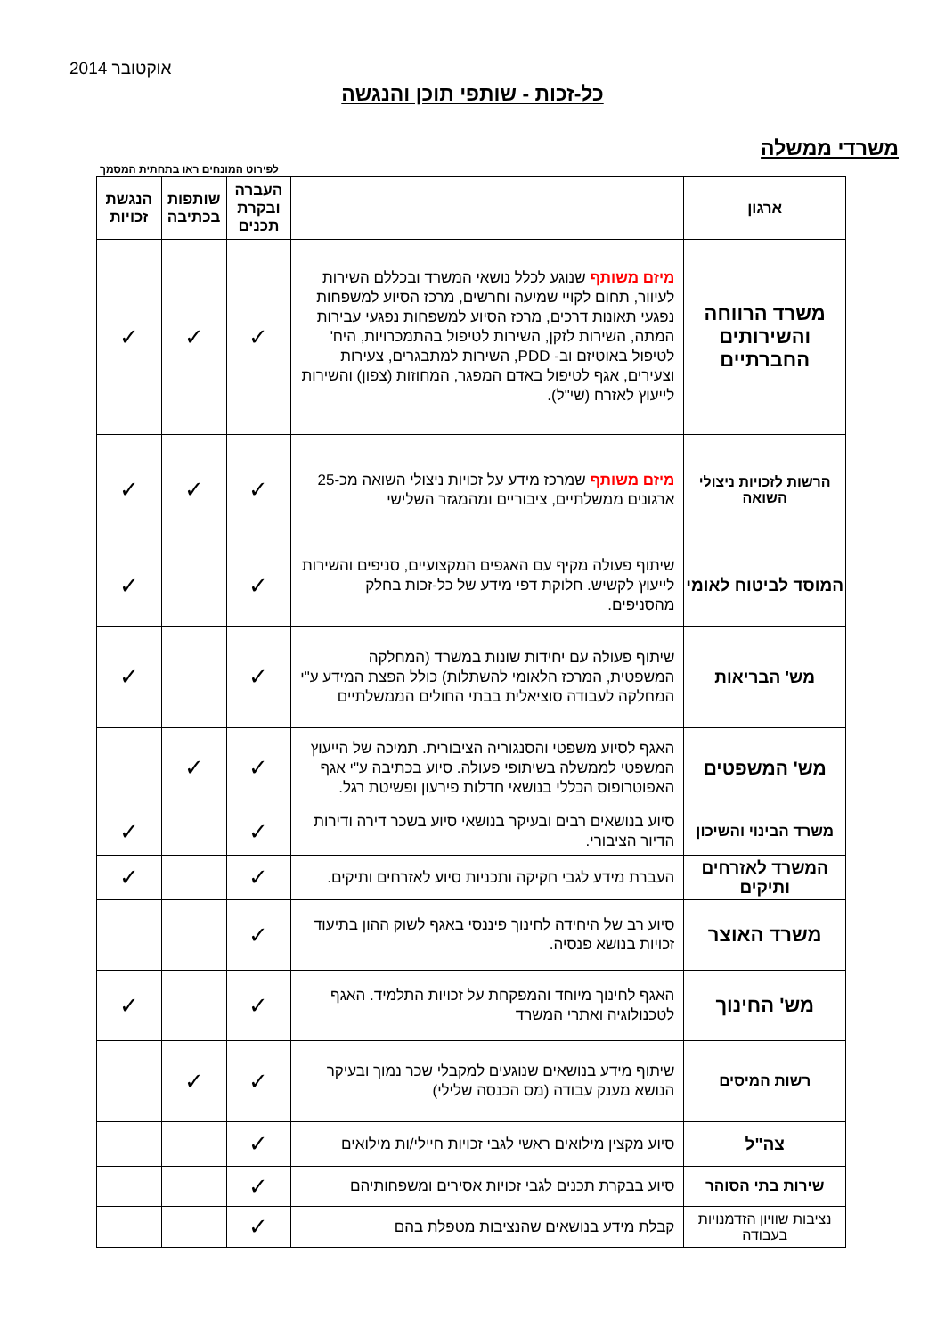אוקטובר 2014
כל-זכות - שותפי תוכן והנגשה
משרדי ממשלה
לפירוט המונחים ראו בתחתית המסמך
| ארגון | | העברה ובקרת תכנים | שותפות בכתיבה | הנגשת זכויות |
| --- | --- | --- | --- | --- |
| משרד הרווחה והשירותים החברתיים | מיזם משותף שנוגע לכלל נושאי המשרד ובכללם השירות לעיוור, תחום לקויי שמיעה וחרשים, מרכז הסיוע למשפחות נפגעי תאונות דרכים, מרכז הסיוע למשפחות נפגעי עבירות המתה, השירות לזקן, השירות לטיפול בהתמכרויות, היח' לטיפול באוטיזם וב- PDD, השירות למתבגרים, צעירות וצעירים, אגף לטיפול באדם המפגר, המחוזות (צפון) והשירות לייעוץ לאזרח (שי"ל). | ✓ | ✓ | ✓ |
| הרשות לזכויות ניצולי השואה | מיזם משותף שמרכז מידע על זכויות ניצולי השואה מכ-25 ארגונים ממשלתיים, ציבוריים ומהמגזר השלישי | ✓ | ✓ | ✓ |
| המוסד לביטוח לאומי | שיתוף פעולה מקיף עם האגפים המקצועיים, סניפים והשירות לייעוץ לקשיש. חלוקת דפי מידע של כל-זכות בחלק מהסניפים. | ✓ | | ✓ |
| מש' הבריאות | שיתוף פעולה עם יחידות שונות במשרד (המחלקה המשפטית, המרכז הלאומי להשתלות) כולל הפצת המידע ע"י המחלקה לעבודה סוציאלית בבתי החולים הממשלתיים | ✓ | | ✓ |
| מש' המשפטים | האגף לסיוע משפטי והסנגוריה הציבורית. תמיכה של הייעוץ המשפטי לממשלה בשיתופי פעולה. סיוע בכתיבה ע"י אגף האפוטרופוס הכללי בנושאי חדלות פירעון ופשיטת רגל. | ✓ | ✓ | |
| משרד הבינוי והשיכון | סיוע בנושאים רבים ובעיקר בנושאי סיוע בשכר דירה ודירות הדיור הציבורי. | ✓ | | ✓ |
| המשרד לאזרחים ותיקים | העברת מידע לגבי חקיקה ותכניות סיוע לאזרחים ותיקים. | ✓ | | ✓ |
| משרד האוצר | סיוע רב של היחידה לחינוך פיננסי באגף לשוק ההון בתיעוד זכויות בנושא פנסיה. | ✓ | | |
| מש' החינוך | האגף לחינוך מיוחד והמפקחת על זכויות התלמיד. האגף לטכנולוגיה ואתרי המשרד | ✓ | | ✓ |
| רשות המיסים | שיתוף מידע בנושאים שנוגעים למקבלי שכר נמוך ובעיקר הנושא מענק עבודה (מס הכנסה שלילי) | ✓ | ✓ | |
| צה"ל | סיוע מקצין מילואים ראשי לגבי זכויות חיילי/ות מילואים | ✓ | | |
| שירות בתי הסוהר | סיוע בבקרת תכנים לגבי זכויות אסירים ומשפחותיהם | ✓ | | |
| נציבות שוויון הזדמנויות בעבודה | קבלת מידע בנושאים שהנציבות מטפלת בהם | ✓ | | |